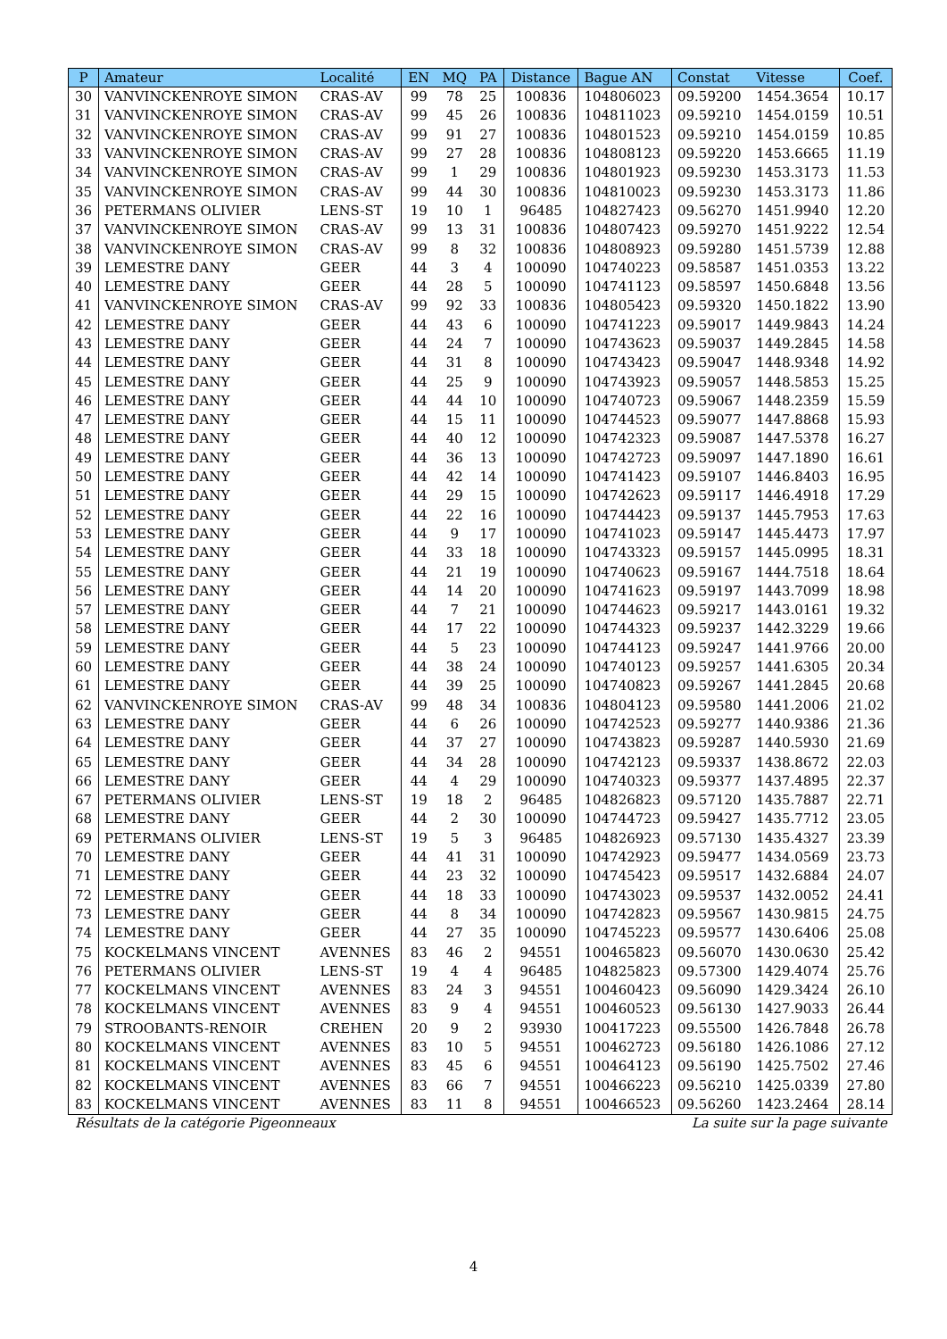| P | Amateur | Localité | EN | MQ | PA | Distance | Bague AN | Constat | Vitesse | Coef. |
| --- | --- | --- | --- | --- | --- | --- | --- | --- | --- | --- |
| 30 | VANVINCKENROYE SIMON | CRAS-AV | 99 | 78 | 25 | 100836 | 104806023 | 09.59200 | 1454.3654 | 10.17 |
| 31 | VANVINCKENROYE SIMON | CRAS-AV | 99 | 45 | 26 | 100836 | 104811023 | 09.59210 | 1454.0159 | 10.51 |
| 32 | VANVINCKENROYE SIMON | CRAS-AV | 99 | 91 | 27 | 100836 | 104801523 | 09.59210 | 1454.0159 | 10.85 |
| 33 | VANVINCKENROYE SIMON | CRAS-AV | 99 | 27 | 28 | 100836 | 104808123 | 09.59220 | 1453.6665 | 11.19 |
| 34 | VANVINCKENROYE SIMON | CRAS-AV | 99 | 1 | 29 | 100836 | 104801923 | 09.59230 | 1453.3173 | 11.53 |
| 35 | VANVINCKENROYE SIMON | CRAS-AV | 99 | 44 | 30 | 100836 | 104810023 | 09.59230 | 1453.3173 | 11.86 |
| 36 | PETERMANS OLIVIER | LENS-ST | 19 | 10 | 1 | 96485 | 104827423 | 09.56270 | 1451.9940 | 12.20 |
| 37 | VANVINCKENROYE SIMON | CRAS-AV | 99 | 13 | 31 | 100836 | 104807423 | 09.59270 | 1451.9222 | 12.54 |
| 38 | VANVINCKENROYE SIMON | CRAS-AV | 99 | 8 | 32 | 100836 | 104808923 | 09.59280 | 1451.5739 | 12.88 |
| 39 | LEMESTRE DANY | GEER | 44 | 3 | 4 | 100090 | 104740223 | 09.58587 | 1451.0353 | 13.22 |
| 40 | LEMESTRE DANY | GEER | 44 | 28 | 5 | 100090 | 104741123 | 09.58597 | 1450.6848 | 13.56 |
| 41 | VANVINCKENROYE SIMON | CRAS-AV | 99 | 92 | 33 | 100836 | 104805423 | 09.59320 | 1450.1822 | 13.90 |
| 42 | LEMESTRE DANY | GEER | 44 | 43 | 6 | 100090 | 104741223 | 09.59017 | 1449.9843 | 14.24 |
| 43 | LEMESTRE DANY | GEER | 44 | 24 | 7 | 100090 | 104743623 | 09.59037 | 1449.2845 | 14.58 |
| 44 | LEMESTRE DANY | GEER | 44 | 31 | 8 | 100090 | 104743423 | 09.59047 | 1448.9348 | 14.92 |
| 45 | LEMESTRE DANY | GEER | 44 | 25 | 9 | 100090 | 104743923 | 09.59057 | 1448.5853 | 15.25 |
| 46 | LEMESTRE DANY | GEER | 44 | 44 | 10 | 100090 | 104740723 | 09.59067 | 1448.2359 | 15.59 |
| 47 | LEMESTRE DANY | GEER | 44 | 15 | 11 | 100090 | 104744523 | 09.59077 | 1447.8868 | 15.93 |
| 48 | LEMESTRE DANY | GEER | 44 | 40 | 12 | 100090 | 104742323 | 09.59087 | 1447.5378 | 16.27 |
| 49 | LEMESTRE DANY | GEER | 44 | 36 | 13 | 100090 | 104742723 | 09.59097 | 1447.1890 | 16.61 |
| 50 | LEMESTRE DANY | GEER | 44 | 42 | 14 | 100090 | 104741423 | 09.59107 | 1446.8403 | 16.95 |
| 51 | LEMESTRE DANY | GEER | 44 | 29 | 15 | 100090 | 104742623 | 09.59117 | 1446.4918 | 17.29 |
| 52 | LEMESTRE DANY | GEER | 44 | 22 | 16 | 100090 | 104744423 | 09.59137 | 1445.7953 | 17.63 |
| 53 | LEMESTRE DANY | GEER | 44 | 9 | 17 | 100090 | 104741023 | 09.59147 | 1445.4473 | 17.97 |
| 54 | LEMESTRE DANY | GEER | 44 | 33 | 18 | 100090 | 104743323 | 09.59157 | 1445.0995 | 18.31 |
| 55 | LEMESTRE DANY | GEER | 44 | 21 | 19 | 100090 | 104740623 | 09.59167 | 1444.7518 | 18.64 |
| 56 | LEMESTRE DANY | GEER | 44 | 14 | 20 | 100090 | 104741623 | 09.59197 | 1443.7099 | 18.98 |
| 57 | LEMESTRE DANY | GEER | 44 | 7 | 21 | 100090 | 104744623 | 09.59217 | 1443.0161 | 19.32 |
| 58 | LEMESTRE DANY | GEER | 44 | 17 | 22 | 100090 | 104744323 | 09.59237 | 1442.3229 | 19.66 |
| 59 | LEMESTRE DANY | GEER | 44 | 5 | 23 | 100090 | 104744123 | 09.59247 | 1441.9766 | 20.00 |
| 60 | LEMESTRE DANY | GEER | 44 | 38 | 24 | 100090 | 104740123 | 09.59257 | 1441.6305 | 20.34 |
| 61 | LEMESTRE DANY | GEER | 44 | 39 | 25 | 100090 | 104740823 | 09.59267 | 1441.2845 | 20.68 |
| 62 | VANVINCKENROYE SIMON | CRAS-AV | 99 | 48 | 34 | 100836 | 104804123 | 09.59580 | 1441.2006 | 21.02 |
| 63 | LEMESTRE DANY | GEER | 44 | 6 | 26 | 100090 | 104742523 | 09.59277 | 1440.9386 | 21.36 |
| 64 | LEMESTRE DANY | GEER | 44 | 37 | 27 | 100090 | 104743823 | 09.59287 | 1440.5930 | 21.69 |
| 65 | LEMESTRE DANY | GEER | 44 | 34 | 28 | 100090 | 104742123 | 09.59337 | 1438.8672 | 22.03 |
| 66 | LEMESTRE DANY | GEER | 44 | 4 | 29 | 100090 | 104740323 | 09.59377 | 1437.4895 | 22.37 |
| 67 | PETERMANS OLIVIER | LENS-ST | 19 | 18 | 2 | 96485 | 104826823 | 09.57120 | 1435.7887 | 22.71 |
| 68 | LEMESTRE DANY | GEER | 44 | 2 | 30 | 100090 | 104744723 | 09.59427 | 1435.7712 | 23.05 |
| 69 | PETERMANS OLIVIER | LENS-ST | 19 | 5 | 3 | 96485 | 104826923 | 09.57130 | 1435.4327 | 23.39 |
| 70 | LEMESTRE DANY | GEER | 44 | 41 | 31 | 100090 | 104742923 | 09.59477 | 1434.0569 | 23.73 |
| 71 | LEMESTRE DANY | GEER | 44 | 23 | 32 | 100090 | 104745423 | 09.59517 | 1432.6884 | 24.07 |
| 72 | LEMESTRE DANY | GEER | 44 | 18 | 33 | 100090 | 104743023 | 09.59537 | 1432.0052 | 24.41 |
| 73 | LEMESTRE DANY | GEER | 44 | 8 | 34 | 100090 | 104742823 | 09.59567 | 1430.9815 | 24.75 |
| 74 | LEMESTRE DANY | GEER | 44 | 27 | 35 | 100090 | 104745223 | 09.59577 | 1430.6406 | 25.08 |
| 75 | KOCKELMANS VINCENT | AVENNES | 83 | 46 | 2 | 94551 | 100465823 | 09.56070 | 1430.0630 | 25.42 |
| 76 | PETERMANS OLIVIER | LENS-ST | 19 | 4 | 4 | 96485 | 104825823 | 09.57300 | 1429.4074 | 25.76 |
| 77 | KOCKELMANS VINCENT | AVENNES | 83 | 24 | 3 | 94551 | 100460423 | 09.56090 | 1429.3424 | 26.10 |
| 78 | KOCKELMANS VINCENT | AVENNES | 83 | 9 | 4 | 94551 | 100460523 | 09.56130 | 1427.9033 | 26.44 |
| 79 | STROOBANTS-RENOIR | CREHEN | 20 | 9 | 2 | 93930 | 100417223 | 09.55500 | 1426.7848 | 26.78 |
| 80 | KOCKELMANS VINCENT | AVENNES | 83 | 10 | 5 | 94551 | 100462723 | 09.56180 | 1426.1086 | 27.12 |
| 81 | KOCKELMANS VINCENT | AVENNES | 83 | 45 | 6 | 94551 | 100464123 | 09.56190 | 1425.7502 | 27.46 |
| 82 | KOCKELMANS VINCENT | AVENNES | 83 | 66 | 7 | 94551 | 100466223 | 09.56210 | 1425.0339 | 27.80 |
| 83 | KOCKELMANS VINCENT | AVENNES | 83 | 11 | 8 | 94551 | 100466523 | 09.56260 | 1423.2464 | 28.14 |
Résultats de la catégorie Pigeonneaux La suite sur la page suivante
4